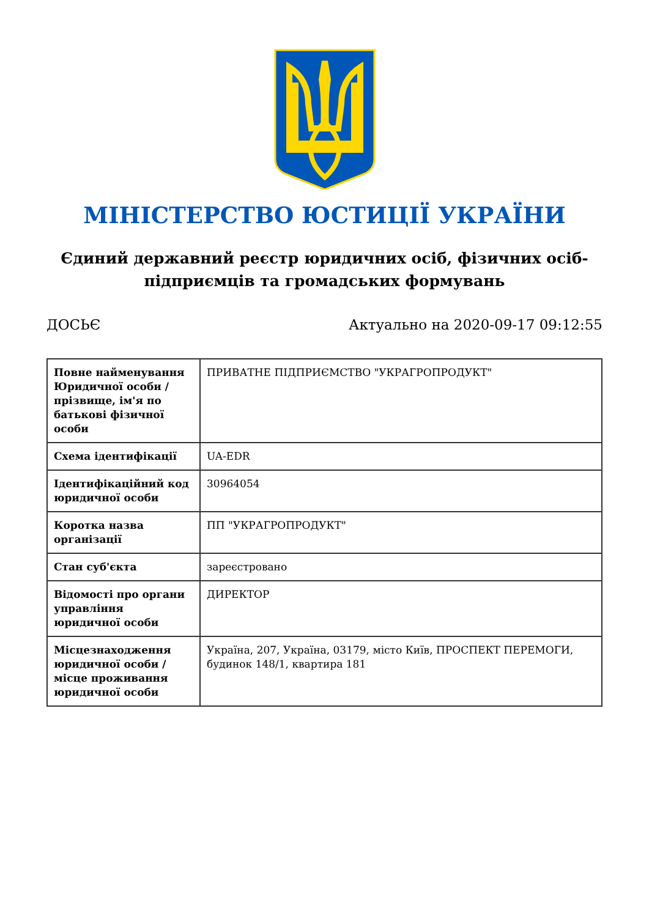МІНІСТЕРСТВО ЮСТИЦІЇ УКРАЇНИ
Єдиний державний реєстр юридичних осіб, фізичних осіб-підприємців та громадських формувань
ДОСЬЄ Актуально на 2020-09-17 09:12:55
| Повне найменування Юридичної особи / прізвище, ім'я по батькові фізичної особи | ПРИВАТНЕ ПІДПРИЄМСТВО "УКРАГРОПРОДУКТ" |
| Схема ідентифікації | UA-EDR |
| Ідентифікаційний код юридичної особи | 30964054 |
| Коротка назва організації | ПП "УКРАГРОПРОДУКТ" |
| Стан суб'єкта | зареєстровано |
| Відомості про органи управління юридичної особи | ДИРЕКТОР |
| Місцезнаходження юридичної особи / місце проживання юридичної особи | Україна, 207, Україна, 03179, місто Київ, ПРОСПЕКТ ПЕРЕМОГИ, будинок 148/1, квартира 181 |